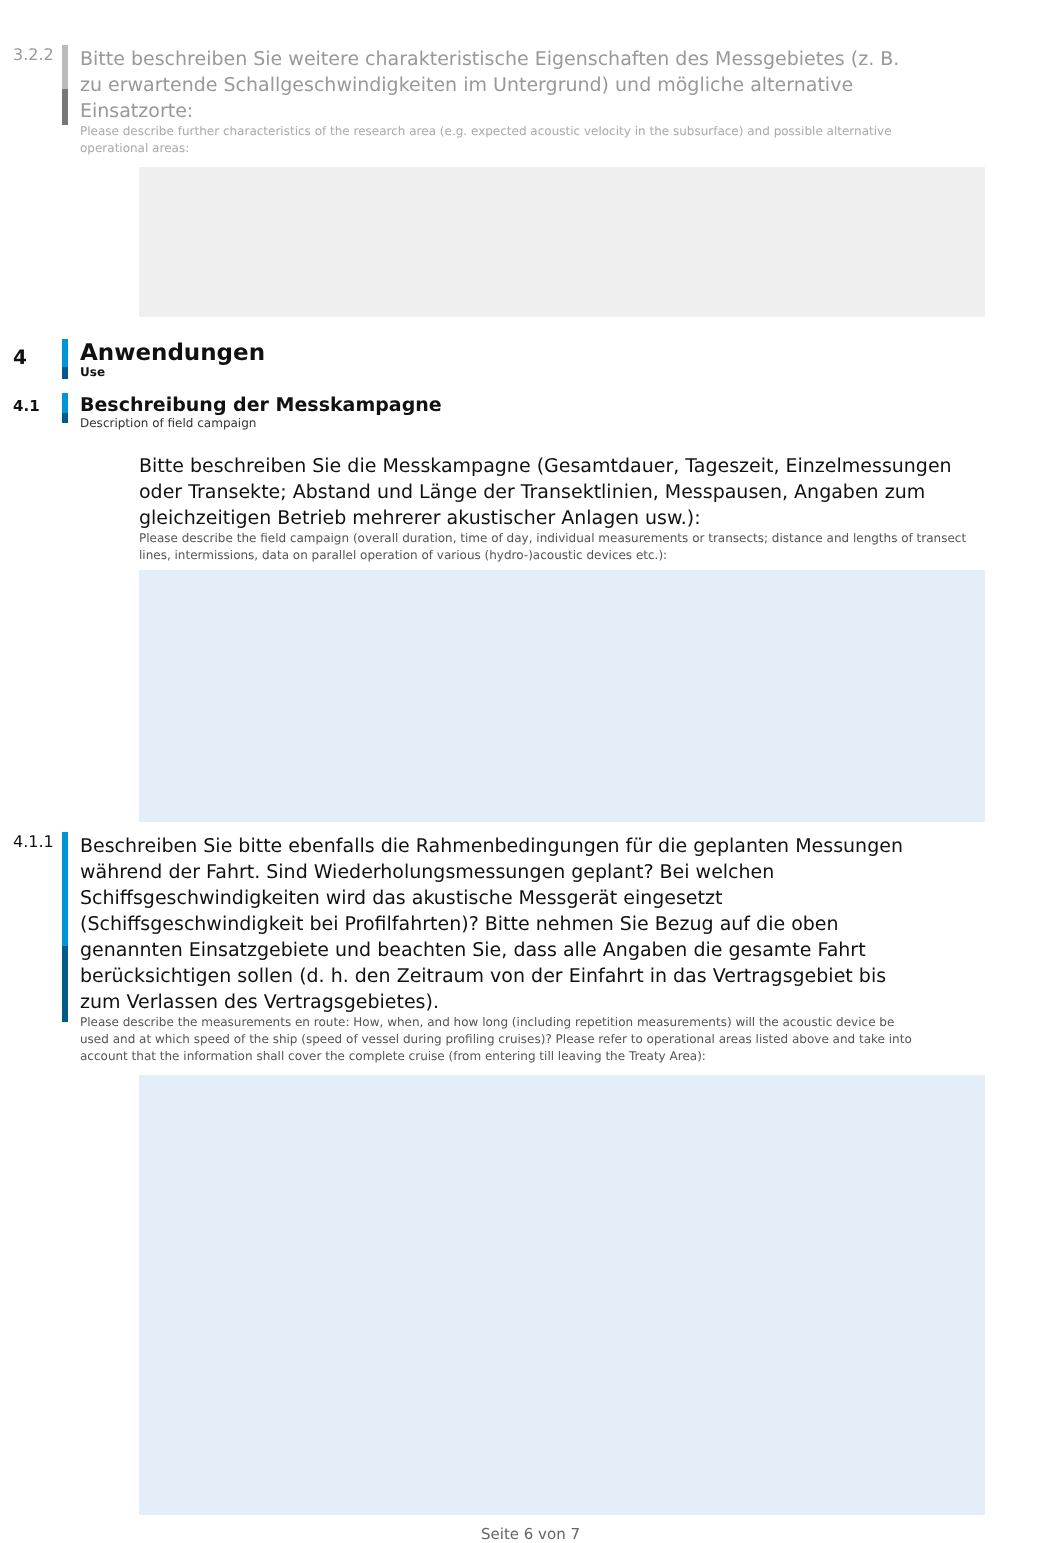3.2.2
Bitte beschreiben Sie weitere charakteristische Eigenschaften des Messgebietes (z. B. zu erwartende Schallgeschwindigkeiten im Untergrund) und mögliche alternative Einsatzorte:
Please describe further characteristics of the research area (e.g. expected acoustic velocity in the subsurface) and possible alternative operational areas:
4
Anwendungen
Use
4.1
Beschreibung der Messkampagne
Description of field campaign
Bitte beschreiben Sie die Messkampagne (Gesamtdauer, Tageszeit, Einzelmessungen oder Transekte; Abstand und Länge der Transektlinien, Messpausen, Angaben zum gleichzeitigen Betrieb mehrerer akustischer Anlagen usw.):
Please describe the field campaign (overall duration, time of day, individual measurements or transects; distance and lengths of transect lines, intermissions, data on parallel operation of various (hydro-)acoustic devices etc.):
4.1.1
Beschreiben Sie bitte ebenfalls die Rahmenbedingungen für die geplanten Messungen während der Fahrt. Sind Wiederholungsmessungen geplant? Bei welchen Schiffsgeschwindigkeiten wird das akustische Messgerät eingesetzt (Schiffsgeschwindigkeit bei Profilfahrten)? Bitte nehmen Sie Bezug auf die oben genannten Einsatzgebiete und beachten Sie, dass alle Angaben die gesamte Fahrt berücksichtigen sollen (d. h. den Zeitraum von der Einfahrt in das Vertragsgebiet bis zum Verlassen des Vertragsgebietes).
Please describe the measurements en route: How, when, and how long (including repetition measurements) will the acoustic device be used and at which speed of the ship (speed of vessel during profiling cruises)? Please refer to operational areas listed above and take into account that the information shall cover the complete cruise (from entering till leaving the Treaty Area):
Seite 6 von 7